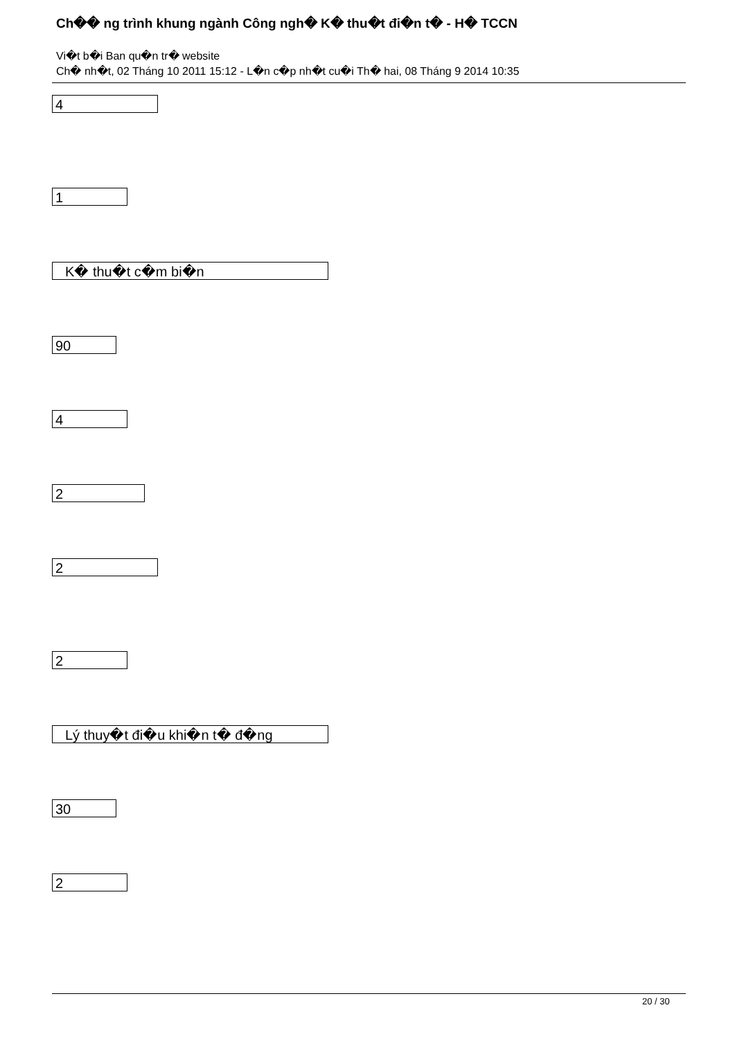Ch�� ng trình khung ngành Công ngh� K� thu�t đi�n t� - H� TCCN
Vi�t b�i Ban qu�n tr� website
Ch� nh�t, 02 Tháng 10 2011 15:12 - L�n c�p nh�t cu�i Th� hai, 08 Tháng 9 2014 10:35
4
1
K� thu�t c�m bi�n
90
4
2
2
2
Lý thuy�t đi�u khi�n t� đ�ng
30
2
20 / 30